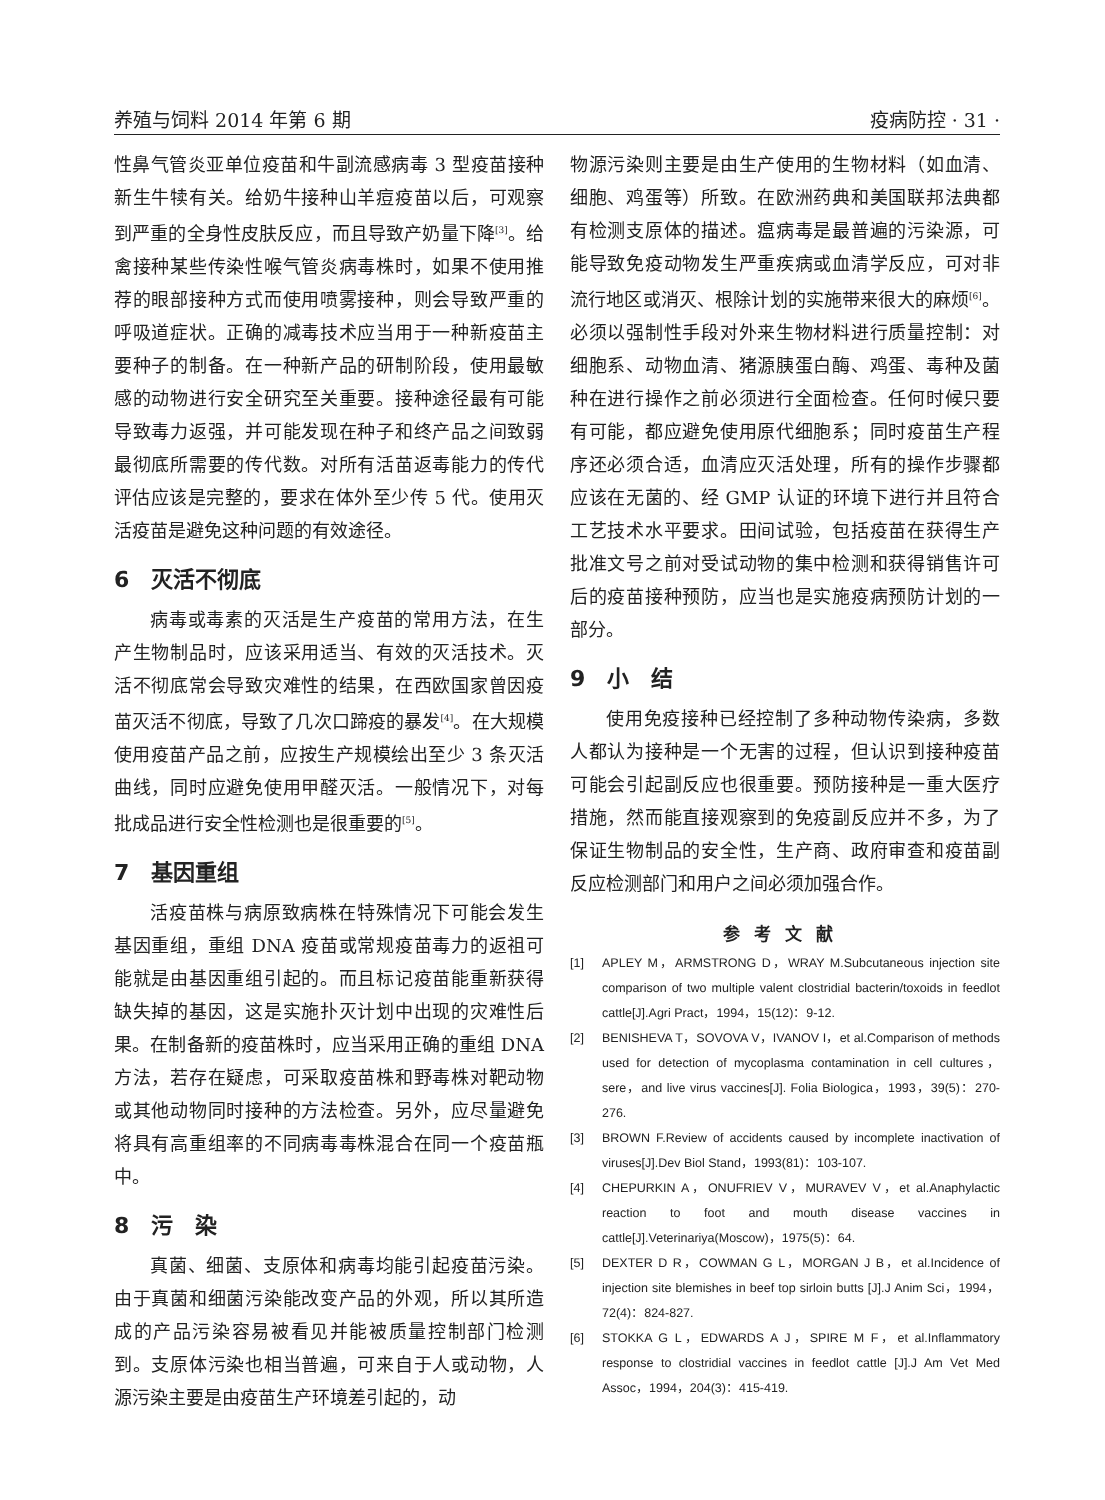养殖与饲料 2014 年第 6 期 疫病防控 · 31 ·
性鼻气管炎亚单位疫苗和牛副流感病毒 3 型疫苗接种新生牛犊有关。给奶牛接种山羊痘疫苗以后，可观察到严重的全身性皮肤反应，而且导致产奶量下降<sup>[3]</sup>。给禽接种某些传染性喉气管炎病毒株时，如果不使用推荐的眼部接种方式而使用喷雾接种，则会导致严重的呼吸道症状。正确的减毒技术应当用于一种新疫苗主要种子的制备。在一种新产品的研制阶段，使用最敏感的动物进行安全研究至关重要。接种途径最有可能导致毒力返强，并可能发现在种子和终产品之间致弱最彻底所需要的传代数。对所有活苗返毒能力的传代评估应该是完整的，要求在体外至少传 5 代。使用灭活疫苗是避免这种问题的有效途径。
6　灭活不彻底
病毒或毒素的灭活是生产疫苗的常用方法，在生产生物制品时，应该采用适当、有效的灭活技术。灭活不彻底常会导致灾难性的结果，在西欧国家曾因疫苗灭活不彻底，导致了几次口蹄疫的暴发<sup>[4]</sup>。在大规模使用疫苗产品之前，应按生产规模绘出至少 3 条灭活曲线，同时应避免使用甲醛灭活。一般情况下，对每批成品进行安全性检测也是很重要的<sup>[5]</sup>。
7　基因重组
活疫苗株与病原致病株在特殊情况下可能会发生基因重组，重组 DNA 疫苗或常规疫苗毒力的返祖可能就是由基因重组引起的。而且标记疫苗能重新获得缺失掉的基因，这是实施扑灭计划中出现的灾难性后果。在制备新的疫苗株时，应当采用正确的重组 DNA 方法，若存在疑虑，可采取疫苗株和野毒株对靶动物或其他动物同时接种的方法检查。另外，应尽量避免将具有高重组率的不同病毒毒株混合在同一个疫苗瓶中。
8　污　染
真菌、细菌、支原体和病毒均能引起疫苗污染。由于真菌和细菌污染能改变产品的外观，所以其所造成的产品污染容易被看见并能被质量控制部门检测到。支原体污染也相当普遍，可来自于人或动物，人源污染主要是由疫苗生产环境差引起的，动
物源污染则主要是由生产使用的生物材料（如血清、细胞、鸡蛋等）所致。在欧洲药典和美国联邦法典都有检测支原体的描述。瘟病毒是最普遍的污染源，可能导致免疫动物发生严重疾病或血清学反应，可对非流行地区或消灭、根除计划的实施带来很大的麻烦<sup>[6]</sup>。必须以强制性手段对外来生物材料进行质量控制：对细胞系、动物血清、猪源胰蛋白酶、鸡蛋、毒种及菌种在进行操作之前必须进行全面检查。任何时候只要有可能，都应避免使用原代细胞系；同时疫苗生产程序还必须合适，血清应灭活处理，所有的操作步骤都应该在无菌的、经 GMP 认证的环境下进行并且符合工艺技术水平要求。田间试验，包括疫苗在获得生产批准文号之前对受试动物的集中检测和获得销售许可后的疫苗接种预防，应当也是实施疫病预防计划的一部分。
9　小　结
使用免疫接种已经控制了多种动物传染病，多数人都认为接种是一个无害的过程，但认识到接种疫苗可能会引起副反应也很重要。预防接种是一重大医疗措施，然而能直接观察到的免疫副反应并不多，为了保证生物制品的安全性，生产商、政府审查和疫苗副反应检测部门和用户之间必须加强合作。
参考文献
[1] APLEY M，ARMSTRONG D，WRAY M.Subcutaneous injection site comparison of two multiple valent clostridial bacterin/toxoids in feedlot cattle[J].Agri Pract，1994，15(12)：9-12.
[2] BENISHEVA T，SOVOVA V，IVANOV I，et al.Comparison of methods used for detection of mycoplasma contamination in cell cultures，sere，and live virus vaccines[J]. Folia Biologica，1993，39(5)：270-276.
[3] BROWN F.Review of accidents caused by incomplete inactivation of viruses[J].Dev Biol Stand，1993(81)：103-107.
[4] CHEPURKIN A，ONUFRIEV V，MURAVEV V，et al.Anaphylactic reaction to foot and mouth disease vaccines in cattle[J].Veterinariya(Moscow)，1975(5)：64.
[5] DEXTER D R，COWMAN G L，MORGAN J B，et al.Incidence of injection site blemishes in beef top sirloin butts [J].J Anim Sci，1994，72(4)：824-827.
[6] STOKKA G L，EDWARDS A J，SPIRE M F，et al.Inflammatory response to clostridial vaccines in feedlot cattle [J].J Am Vet Med Assoc，1994，204(3)：415-419.